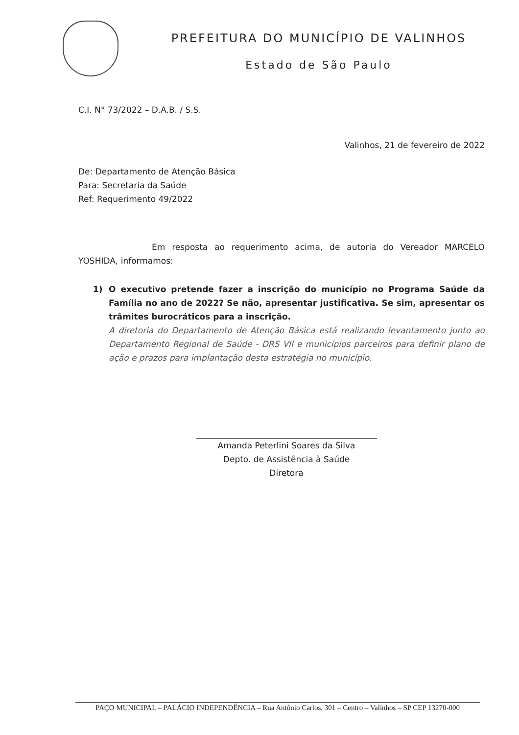PREFEITURA DO MUNICÍPIO DE VALINHOS
Estado de São Paulo
C.I. N° 73/2022 – D.A.B. / S.S.
Valinhos, 21 de fevereiro de 2022
De: Departamento de Atenção Básica
Para: Secretaria da Saúde
Ref: Requerimento 49/2022
Em resposta ao requerimento acima, de autoria do Vereador MARCELO YOSHIDA, informamos:
1) O executivo pretende fazer a inscrição do município no Programa Saúde da Família no ano de 2022? Se não, apresentar justificativa. Se sim, apresentar os trâmites burocráticos para a inscrição.
A diretoria do Departamento de Atenção Básica está realizando levantamento junto ao Departamento Regional de Saúde - DRS VII e municípios parceiros para definir plano de ação e prazos para implantação desta estratégia no município.
Amanda Peterlini Soares da Silva
Depto. de Assistência à Saúde
Diretora
PAÇO MUNICIPAL – PALÁCIO INDEPENDÊNCIA – Rua Antônio Carlos, 301 – Centro – Valinhos – SP CEP 13270-000